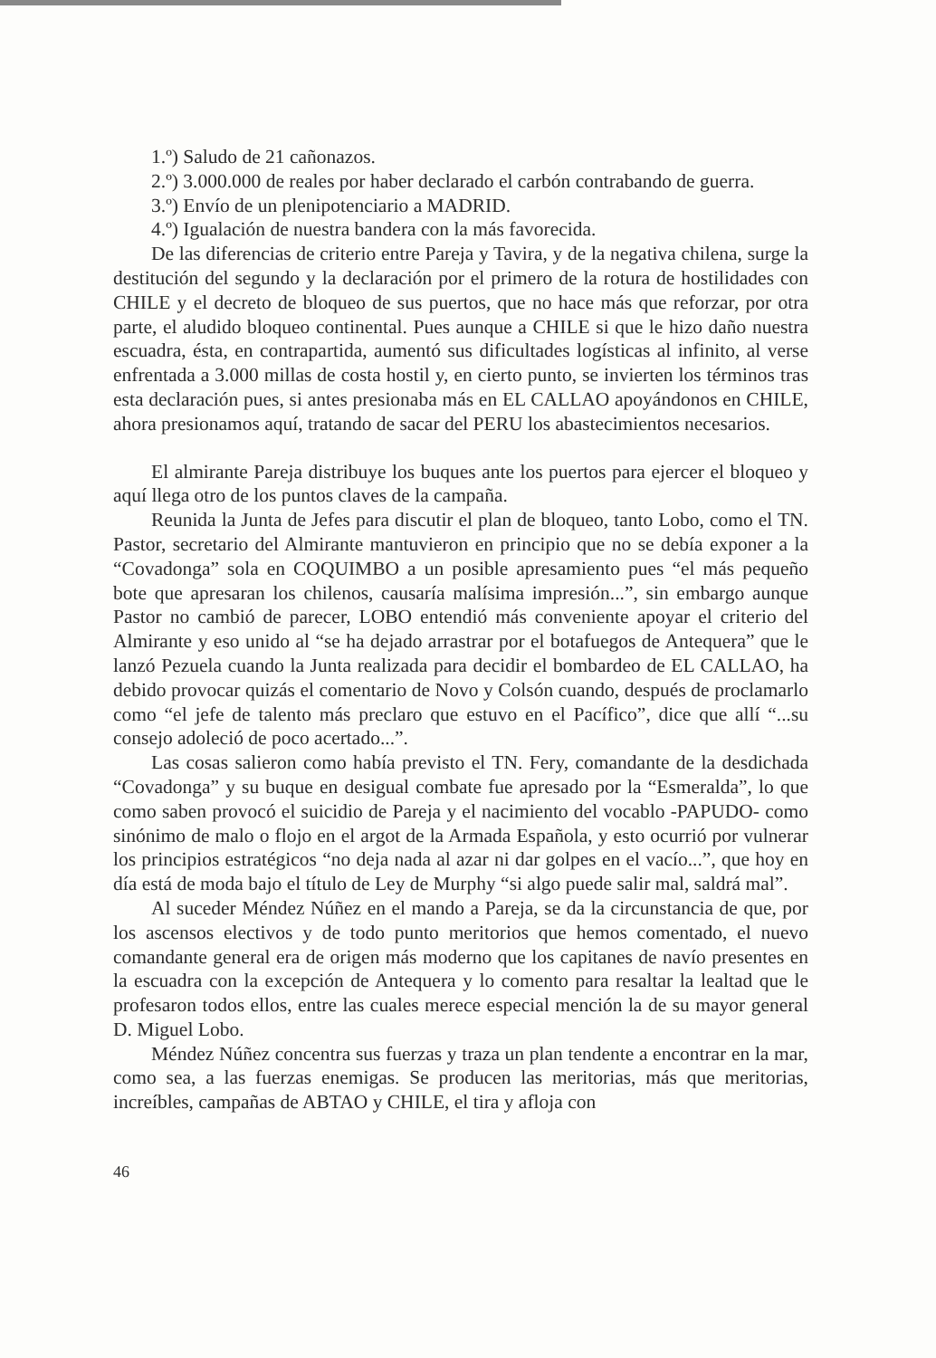1.º) Saludo de 21 cañonazos.
2.º) 3.000.000 de reales por haber declarado el carbón contrabando de guerra.
3.º) Envío de un plenipotenciario a MADRID.
4.º) Igualación de nuestra bandera con la más favorecida.
De las diferencias de criterio entre Pareja y Tavira, y de la negativa chilena, surge la destitución del segundo y la declaración por el primero de la rotura de hostilidades con CHILE y el decreto de bloqueo de sus puertos, que no hace más que reforzar, por otra parte, el aludido bloqueo continental. Pues aunque a CHILE si que le hizo daño nuestra escuadra, ésta, en contrapartida, aumentó sus dificultades logísticas al infinito, al verse enfrentada a 3.000 millas de costa hostil y, en cierto punto, se invierten los términos tras esta declaración pues, si antes presionaba más en EL CALLAO apoyándonos en CHILE, ahora presionamos aquí, tratando de sacar del PERU los abastecimientos necesarios.
El almirante Pareja distribuye los buques ante los puertos para ejercer el bloqueo y aquí llega otro de los puntos claves de la campaña.
Reunida la Junta de Jefes para discutir el plan de bloqueo, tanto Lobo, como el TN. Pastor, secretario del Almirante mantuvieron en principio que no se debía exponer a la “Covadonga” sola en COQUIMBO a un posible apresamiento pues “el más pequeño bote que apresaran los chilenos, causaría malísima impresión...”, sin embargo aunque Pastor no cambió de parecer, LOBO entendió más conveniente apoyar el criterio del Almirante y eso unido al “se ha dejado arrastrar por el botafuegos de Antequera” que le lanzó Pezuela cuando la Junta realizada para decidir el bombardeo de EL CALLAO, ha debido provocar quizás el comentario de Novo y Colsón cuando, después de proclamarlo como “el jefe de talento más preclaro que estuvo en el Pacífico”, dice que allí “...su consejo adoleció de poco acertado...”.
Las cosas salieron como había previsto el TN. Fery, comandante de la desdichada “Covadonga” y su buque en desigual combate fue apresado por la “Esmeralda”, lo que como saben provocó el suicidio de Pareja y el nacimiento del vocablo -PAPUDO- como sinónimo de malo o flojo en el argot de la Armada Española, y esto ocurrió por vulnerar los principios estratégicos “no deja nada al azar ni dar golpes en el vacío...”, que hoy en día está de moda bajo el título de Ley de Murphy “si algo puede salir mal, saldrá mal”.
Al suceder Méndez Núñez en el mando a Pareja, se da la circunstancia de que, por los ascensos electivos y de todo punto meritorios que hemos comentado, el nuevo comandante general era de origen más moderno que los capitanes de navío presentes en la escuadra con la excepción de Antequera y lo comento para resaltar la lealtad que le profesaron todos ellos, entre las cuales merece especial mención la de su mayor general D. Miguel Lobo.
Méndez Núñez concentra sus fuerzas y traza un plan tendente a encontrar en la mar, como sea, a las fuerzas enemigas. Se producen las meritorias, más que meritorias, increíbles, campañas de ABTAO y CHILE, el tira y afloja con
46